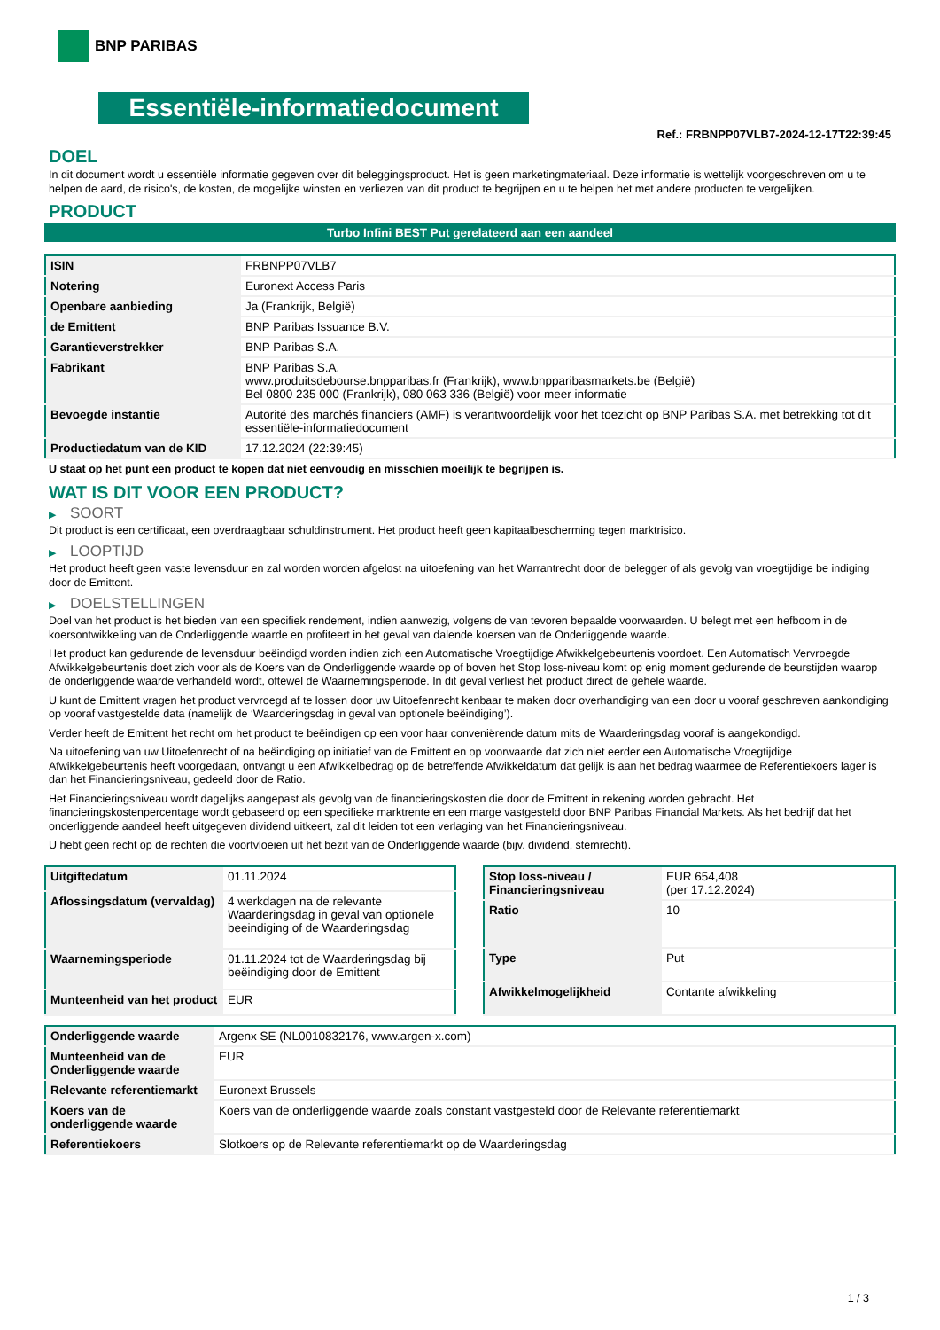BNP PARIBAS
Essentiële-informatiedocument
Ref.: FRBNPP07VLB7-2024-12-17T22:39:45
DOEL
In dit document wordt u essentiële informatie gegeven over dit beleggingsproduct. Het is geen marketingmateriaal. Deze informatie is wettelijk voorgeschreven om u te helpen de aard, de risico's, de kosten, de mogelijke winsten en verliezen van dit product te begrijpen en u te helpen het met andere producten te vergelijken.
PRODUCT
Turbo Infini BEST Put gerelateerd aan een aandeel
| ISIN | FRBNPP07VLB7 |
| Notering | Euronext Access Paris |
| Openbare aanbieding | Ja (Frankrijk, België) |
| de Emittent | BNP Paribas Issuance B.V. |
| Garantieverstrekker | BNP Paribas S.A. |
| Fabrikant | BNP Paribas S.A. www.produitsdebourse.bnpparibas.fr (Frankrijk), www.bnpparibasmarkets.be (België) Bel 0800 235 000 (Frankrijk), 080 063 336 (België) voor meer informatie |
| Bevoegde instantie | Autorité des marchés financiers (AMF) is verantwoordelijk voor het toezicht op BNP Paribas S.A. met betrekking tot dit essentiële-informatiedocument |
| Productiedatum van de KID | 17.12.2024 (22:39:45) |
U staat op het punt een product te kopen dat niet eenvoudig en misschien moeilijk te begrijpen is.
WAT IS DIT VOOR EEN PRODUCT?
▶ SOORT
Dit product is een certificaat, een overdraagbaar schuldinstrument. Het product heeft geen kapitaalbescherming tegen marktrisico.
▶ LOOPTIJD
Het product heeft geen vaste levensduur en zal worden worden afgelost na uitoefening van het Warrantrecht door de belegger of als gevolg van vroegtijdige be indiging door de Emittent.
▶ DOELSTELLINGEN
Doel van het product is het bieden van een specifiek rendement, indien aanwezig, volgens de van tevoren bepaalde voorwaarden. U belegt met een hefboom in de koersontwikkeling van de Onderliggende waarde en profiteert in het geval van dalende koersen van de Onderliggende waarde.
Het product kan gedurende de levensduur beëindigd worden indien zich een Automatische Vroegtijdige Afwikkelgebeurtenis voordoet. Een Automatisch Vervroegde Afwikkelgebeurtenis doet zich voor als de Koers van de Onderliggende waarde op of boven het Stop loss-niveau komt op enig moment gedurende de beurstijden waarop de onderliggende waarde verhandeld wordt, oftewel de Waarnemingsperiode. In dit geval verliest het product direct de gehele waarde.
U kunt de Emittent vragen het product vervroegd af te lossen door uw Uitoefenrecht kenbaar te maken door overhandiging van een door u vooraf geschreven aankondiging op vooraf vastgestelde data (namelijk de ‘Waarderingsdag in geval van optionele beëindiging’).
Verder heeft de Emittent het recht om het product te beëindigen op een voor haar conveniërende datum mits de Waarderingsdag vooraf is aangekondigd.
Na uitoefening van uw Uitoefenrecht of na beëindiging op initiatief van de Emittent en op voorwaarde dat zich niet eerder een Automatische Vroegtijdige Afwikkelgebeurtenis heeft voorgedaan, ontvangt u een Afwikkelbedrag op de betreffende Afwikkeldatum dat gelijk is aan het bedrag waarmee de Referentiekoers lager is dan het Financieringsniveau, gedeeld door de Ratio.
Het Financieringsniveau wordt dagelijks aangepast als gevolg van de financieringskosten die door de Emittent in rekening worden gebracht. Het financieringskostenpercentage wordt gebaseerd op een specifieke marktrente en een marge vastgesteld door BNP Paribas Financial Markets. Als het bedrijf dat het onderliggende aandeel heeft uitgegeven dividend uitkeert, zal dit leiden tot een verlaging van het Financieringsniveau.
U hebt geen recht op de rechten die voortvloeien uit het bezit van de Onderliggende waarde (bijv. dividend, stemrecht).
| Uitgiftedatum | 01.11.2024 |
| Aflossingsdatum (vervaldag) | 4 werkdagen na de relevante Waarderingsdag in geval van optionele beeindiging of de Waarderingsdag |
| Waarnemingsperiode | 01.11.2024 tot de Waarderingsdag bij beëindiging door de Emittent |
| Munteenheid van het product | EUR |
| Stop loss-niveau / Financieringsniveau | EUR 654,408 (per 17.12.2024) |
| Ratio | 10 |
| Type | Put |
| Afwikkelmogelijkheid | Contante afwikkeling |
| Onderliggende waarde | Argenx SE (NL0010832176, www.argen-x.com) |
| Munteenheid van de Onderliggende waarde | EUR |
| Relevante referentiemarkt | Euronext Brussels |
| Koers van de onderliggende waarde | Koers van de onderliggende waarde zoals constant vastgesteld door de Relevante referentiemarkt |
| Referentiekoers | Slotkoers op de Relevante referentiemarkt op de Waarderingsdag |
1 / 3